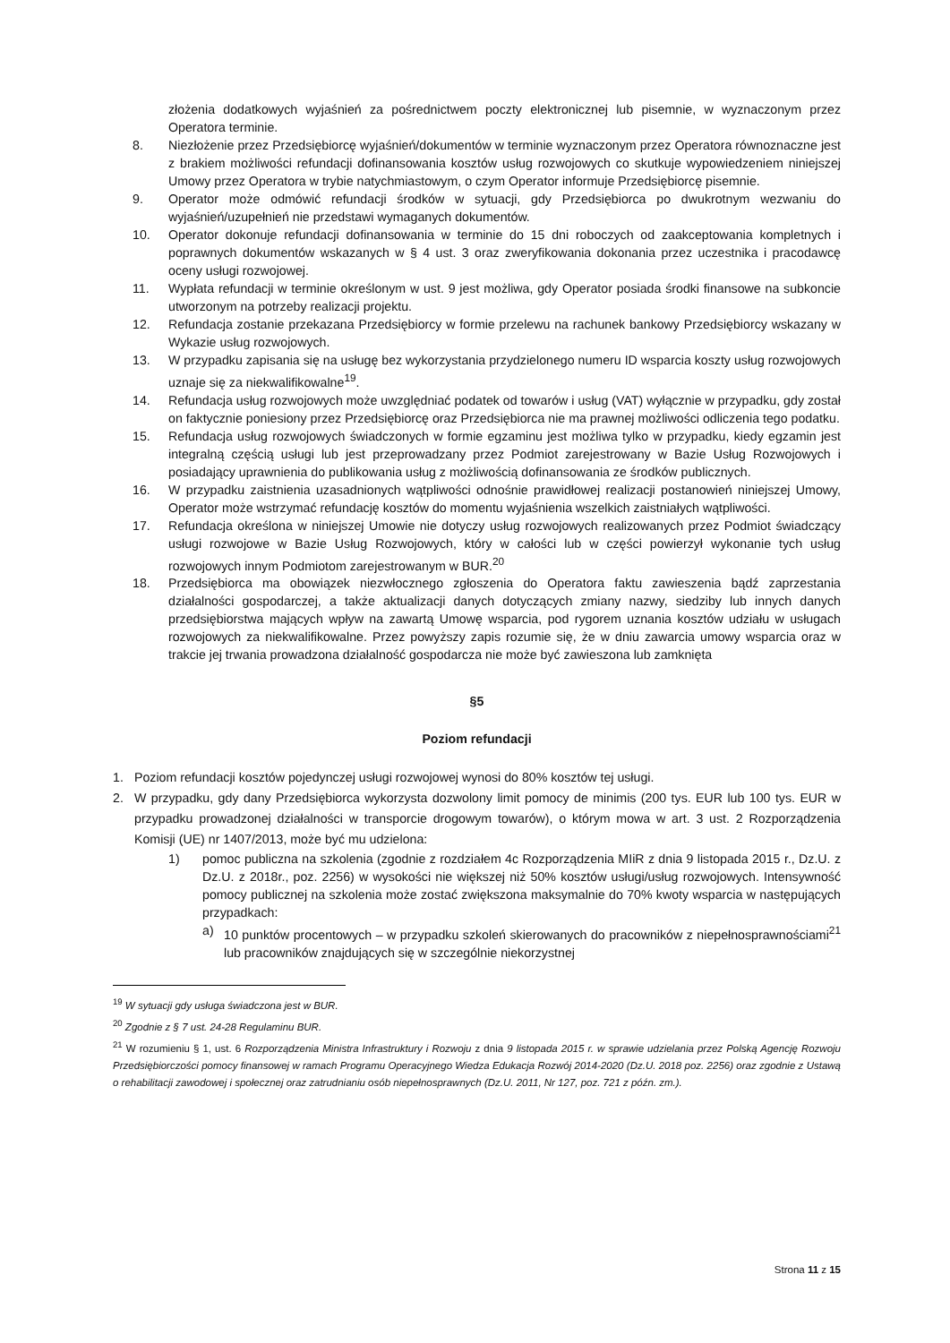złożenia dodatkowych wyjaśnień za pośrednictwem poczty elektronicznej lub pisemnie, w wyznaczonym przez Operatora terminie.
8. Niezłożenie przez Przedsiębiorcę wyjaśnień/dokumentów w terminie wyznaczonym przez Operatora równoznaczne jest z brakiem możliwości refundacji dofinansowania kosztów usług rozwojowych co skutkuje wypowiedzeniem niniejszej Umowy przez Operatora w trybie natychmiastowym, o czym Operator informuje Przedsiębiorcę pisemnie.
9. Operator może odmówić refundacji środków w sytuacji, gdy Przedsiębiorca po dwukrotnym wezwaniu do wyjaśnień/uzupełnień nie przedstawi wymaganych dokumentów.
10. Operator dokonuje refundacji dofinansowania w terminie do 15 dni roboczych od zaakceptowania kompletnych i poprawnych dokumentów wskazanych w § 4 ust. 3 oraz zweryfikowania dokonania przez uczestnika i pracodawcę oceny usługi rozwojowej.
11. Wypłata refundacji w terminie określonym w ust. 9 jest możliwa, gdy Operator posiada środki finansowe na subkoncie utworzonym na potrzeby realizacji projektu.
12. Refundacja zostanie przekazana Przedsiębiorcy w formie przelewu na rachunek bankowy Przedsiębiorcy wskazany w Wykazie usług rozwojowych.
13. W przypadku zapisania się na usługę bez wykorzystania przydzielonego numeru ID wsparcia koszty usług rozwojowych uznaje się za niekwalifikowalne<sup>19</sup>.
14. Refundacja usług rozwojowych może uwzględniać podatek od towarów i usług (VAT) wyłącznie w przypadku, gdy został on faktycznie poniesiony przez Przedsiębiorcę oraz Przedsiębiorca nie ma prawnej możliwości odliczenia tego podatku.
15. Refundacja usług rozwojowych świadczonych w formie egzaminu jest możliwa tylko w przypadku, kiedy egzamin jest integralną częścią usługi lub jest przeprowadzany przez Podmiot zarejestrowany w Bazie Usług Rozwojowych i posiadający uprawnienia do publikowania usług z możliwością dofinansowania ze środków publicznych.
16. W przypadku zaistnienia uzasadnionych wątpliwości odnośnie prawidłowej realizacji postanowień niniejszej Umowy, Operator może wstrzymać refundację kosztów do momentu wyjaśnienia wszelkich zaistniałych wątpliwości.
17. Refundacja określona w niniejszej Umowie nie dotyczy usług rozwojowych realizowanych przez Podmiot świadczący usługi rozwojowe w Bazie Usług Rozwojowych, który w całości lub w części powierzył wykonanie tych usług rozwojowych innym Podmiotom zarejestrowanym w BUR.<sup>20</sup>
18. Przedsiębiorca ma obowiązek niezwłocznego zgłoszenia do Operatora faktu zawieszenia bądź zaprzestania działalności gospodarczej, a także aktualizacji danych dotyczących zmiany nazwy, siedziby lub innych danych przedsiębiorstwa mających wpływ na zawartą Umowę wsparcia, pod rygorem uznania kosztów udziału w usługach rozwojowych za niekwalifikowalne. Przez powyższy zapis rozumie się, że w dniu zawarcia umowy wsparcia oraz w trakcie jej trwania prowadzona działalność gospodarcza nie może być zawieszona lub zamknięta
§5
Poziom refundacji
1. Poziom refundacji kosztów pojedynczej usługi rozwojowej wynosi do 80% kosztów tej usługi.
2. W przypadku, gdy dany Przedsiębiorca wykorzysta dozwolony limit pomocy de minimis (200 tys. EUR lub 100 tys. EUR w przypadku prowadzonej działalności w transporcie drogowym towarów), o którym mowa w art. 3 ust. 2 Rozporządzenia Komisji (UE) nr 1407/2013, może być mu udzielona:
1) pomoc publiczna na szkolenia (zgodnie z rozdziałem 4c Rozporządzenia MIiR z dnia 9 listopada 2015 r., Dz.U. z Dz.U. z 2018r., poz. 2256) w wysokości nie większej niż 50% kosztów usługi/usług rozwojowych. Intensywność pomocy publicznej na szkolenia może zostać zwiększona maksymalnie do 70% kwoty wsparcia w następujących przypadkach:
a) 10 punktów procentowych – w przypadku szkoleń skierowanych do pracowników z niepełnosprawnościami<sup>21</sup> lub pracowników znajdujących się w szczególnie niekorzystnej
<sup>19</sup> W sytuacji gdy usługa świadczona jest w BUR.
<sup>20</sup> Zgodnie z § 7 ust. 24-28 Regulaminu BUR.
<sup>21</sup> W rozumieniu § 1, ust. 6 Rozporządzenia Ministra Infrastruktury i Rozwoju z dnia 9 listopada 2015 r. w sprawie udzielania przez Polską Agencję Rozwoju Przedsiębiorczości pomocy finansowej w ramach Programu Operacyjnego Wiedza Edukacja Rozwój 2014-2020 (Dz.U. 2018 poz. 2256) oraz zgodnie z Ustawą o rehabilitacji zawodowej i społecznej oraz zatrudnianiu osób niepełnosprawnych (Dz.U. 2011, Nr 127, poz. 721 z późn. zm.).
Strona 11 z 15